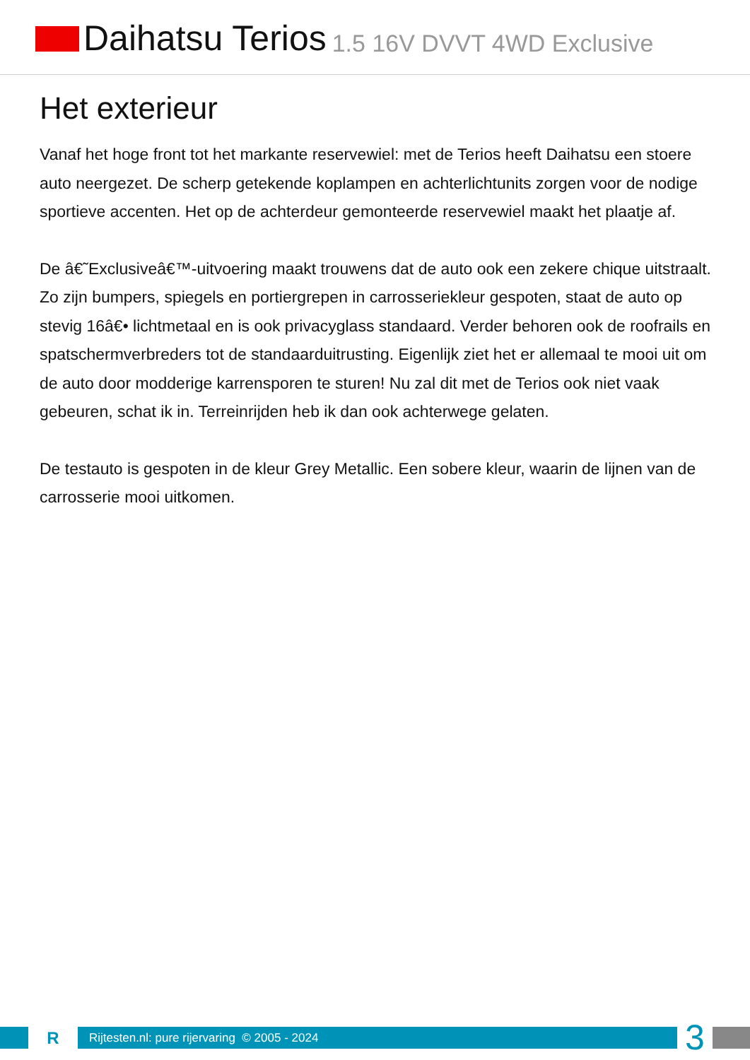Daihatsu Terios
1.5 16V DVVT 4WD Exclusive
Het exterieur
Vanaf het hoge front tot het markante reservewiel: met de Terios heeft Daihatsu een stoere auto neergezet. De scherp getekende koplampen en achterlichtunits zorgen voor de nodige sportieve accenten. Het op de achterdeur gemonteerde reservewiel maakt het plaatje af.
De â€˜Exclusiveâ€™-uitvoering maakt trouwens dat de auto ook een zekere chique uitstraalt. Zo zijn bumpers, spiegels en portiergrepen in carrosseriekleur gespoten, staat de auto op stevig 16â€• lichtmetaal en is ook privacyglass standaard. Verder behoren ook de roofrails en spatschermverbreders tot de standaarduitrusting. Eigenlijk ziet het er allemaal te mooi uit om de auto door modderige karrensporen te sturen! Nu zal dit met de Terios ook niet vaak gebeuren, schat ik in. Terreinrijden heb ik dan ook achterwege gelaten.
De testauto is gespoten in de kleur Grey Metallic. Een sobere kleur, waarin de lijnen van de carrosserie mooi uitkomen.
R
Rijtesten.nl: pure rijervaring © 2005 - 2024
3